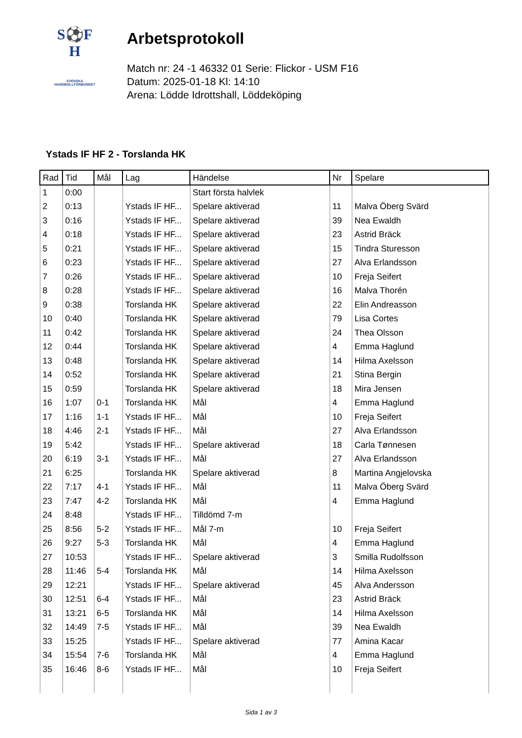S⚽F
H
SVENSKA
HANDBOLLFÖRBUNDET
Arbetsprotokoll
Match nr: 24 -1 46332 01 Serie: Flickor - USM F16
Datum: 2025-01-18 Kl: 14:10
Arena: Lödde Idrottshall, Löddeköping
Ystads IF HF 2 - Torslanda HK
| Rad | Tid | Mål | Lag | Händelse | Nr | Spelare |
| --- | --- | --- | --- | --- | --- | --- |
| 1 | 0:00 | | | Start första halvlek | | |
| 2 | 0:13 | | Ystads IF HF... | Spelare aktiverad | 11 | Malva Öberg Svärd |
| 3 | 0:16 | | Ystads IF HF... | Spelare aktiverad | 39 | Nea Ewaldh |
| 4 | 0:18 | | Ystads IF HF... | Spelare aktiverad | 23 | Astrid Bräck |
| 5 | 0:21 | | Ystads IF HF... | Spelare aktiverad | 15 | Tindra Sturesson |
| 6 | 0:23 | | Ystads IF HF... | Spelare aktiverad | 27 | Alva Erlandsson |
| 7 | 0:26 | | Ystads IF HF... | Spelare aktiverad | 10 | Freja Seifert |
| 8 | 0:28 | | Ystads IF HF... | Spelare aktiverad | 16 | Malva Thorén |
| 9 | 0:38 | | Torslanda HK | Spelare aktiverad | 22 | Elin Andreasson |
| 10 | 0:40 | | Torslanda HK | Spelare aktiverad | 79 | Lisa Cortes |
| 11 | 0:42 | | Torslanda HK | Spelare aktiverad | 24 | Thea Olsson |
| 12 | 0:44 | | Torslanda HK | Spelare aktiverad | 4 | Emma Haglund |
| 13 | 0:48 | | Torslanda HK | Spelare aktiverad | 14 | Hilma Axelsson |
| 14 | 0:52 | | Torslanda HK | Spelare aktiverad | 21 | Stina Bergin |
| 15 | 0:59 | | Torslanda HK | Spelare aktiverad | 18 | Mira Jensen |
| 16 | 1:07 | 0-1 | Torslanda HK | Mål | 4 | Emma Haglund |
| 17 | 1:16 | 1-1 | Ystads IF HF... | Mål | 10 | Freja Seifert |
| 18 | 4:46 | 2-1 | Ystads IF HF... | Mål | 27 | Alva Erlandsson |
| 19 | 5:42 | | Ystads IF HF... | Spelare aktiverad | 18 | Carla Tønnesen |
| 20 | 6:19 | 3-1 | Ystads IF HF... | Mål | 27 | Alva Erlandsson |
| 21 | 6:25 | | Torslanda HK | Spelare aktiverad | 8 | Martina Angjelovska |
| 22 | 7:17 | 4-1 | Ystads IF HF... | Mål | 11 | Malva Öberg Svärd |
| 23 | 7:47 | 4-2 | Torslanda HK | Mål | 4 | Emma Haglund |
| 24 | 8:48 | | Ystads IF HF... | Tilldömd 7-m | | |
| 25 | 8:56 | 5-2 | Ystads IF HF... | Mål 7-m | 10 | Freja Seifert |
| 26 | 9:27 | 5-3 | Torslanda HK | Mål | 4 | Emma Haglund |
| 27 | 10:53 | | Ystads IF HF... | Spelare aktiverad | 3 | Smilla Rudolfsson |
| 28 | 11:46 | 5-4 | Torslanda HK | Mål | 14 | Hilma Axelsson |
| 29 | 12:21 | | Ystads IF HF... | Spelare aktiverad | 45 | Alva Andersson |
| 30 | 12:51 | 6-4 | Ystads IF HF... | Mål | 23 | Astrid Bräck |
| 31 | 13:21 | 6-5 | Torslanda HK | Mål | 14 | Hilma Axelsson |
| 32 | 14:49 | 7-5 | Ystads IF HF... | Mål | 39 | Nea Ewaldh |
| 33 | 15:25 | | Ystads IF HF... | Spelare aktiverad | 77 | Amina Kacar |
| 34 | 15:54 | 7-6 | Torslanda HK | Mål | 4 | Emma Haglund |
| 35 | 16:46 | 8-6 | Ystads IF HF... | Mål | 10 | Freja Seifert |
Sida 1 av 3